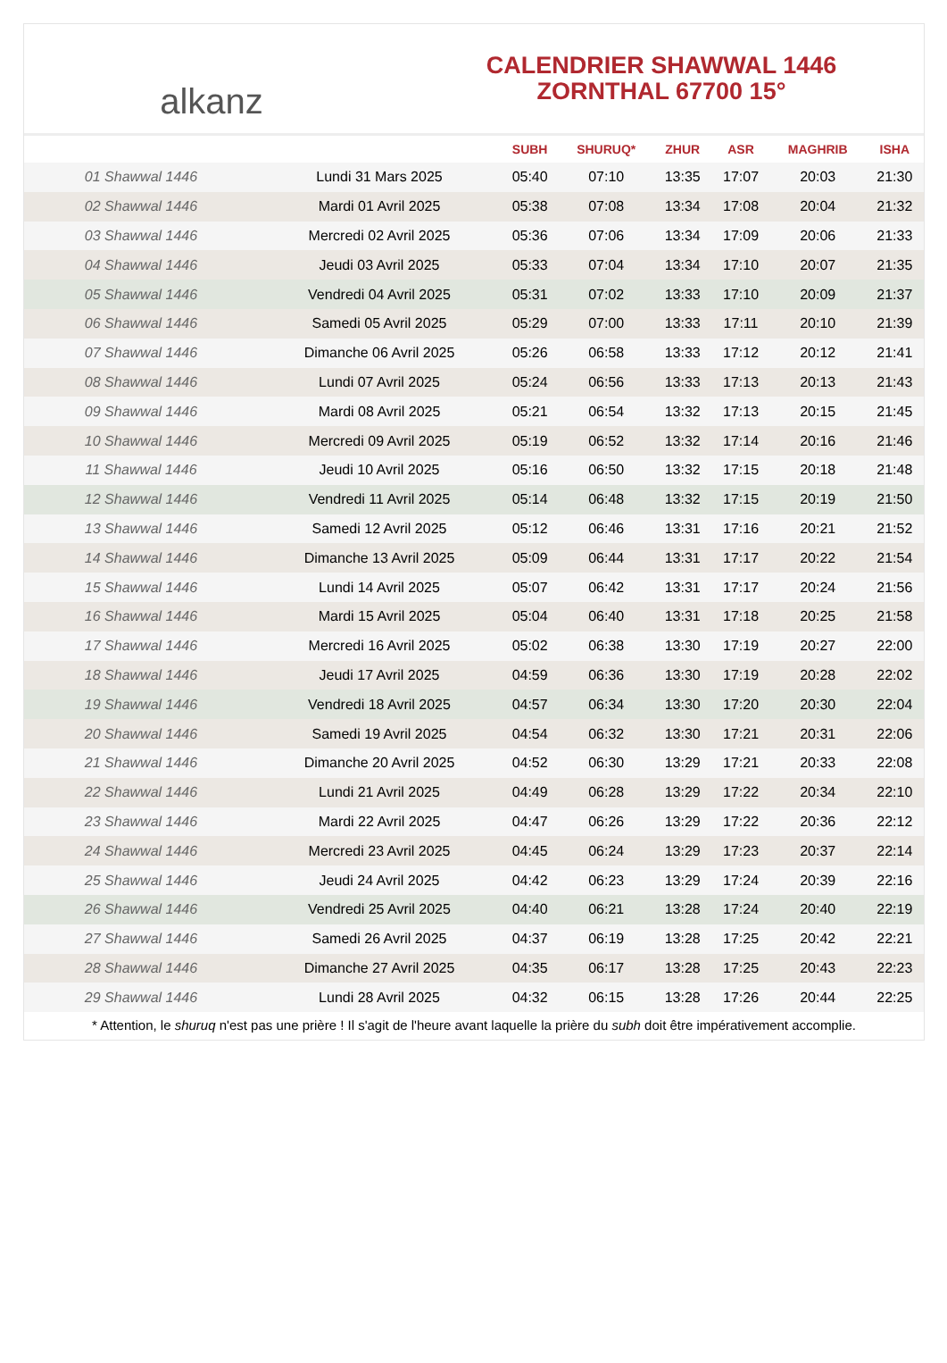alkanz
CALENDRIER SHAWWAL 1446
ZORNTHAL 67700 15°
| | | SUBH | SHURUQ* | ZHUR | ASR | MAGHRIB | ISHA |
| --- | --- | --- | --- | --- | --- | --- | --- |
| 01 Shawwal 1446 | Lundi 31 Mars 2025 | 05:40 | 07:10 | 13:35 | 17:07 | 20:03 | 21:30 |
| 02 Shawwal 1446 | Mardi 01 Avril 2025 | 05:38 | 07:08 | 13:34 | 17:08 | 20:04 | 21:32 |
| 03 Shawwal 1446 | Mercredi 02 Avril 2025 | 05:36 | 07:06 | 13:34 | 17:09 | 20:06 | 21:33 |
| 04 Shawwal 1446 | Jeudi 03 Avril 2025 | 05:33 | 07:04 | 13:34 | 17:10 | 20:07 | 21:35 |
| 05 Shawwal 1446 | Vendredi 04 Avril 2025 | 05:31 | 07:02 | 13:33 | 17:10 | 20:09 | 21:37 |
| 06 Shawwal 1446 | Samedi 05 Avril 2025 | 05:29 | 07:00 | 13:33 | 17:11 | 20:10 | 21:39 |
| 07 Shawwal 1446 | Dimanche 06 Avril 2025 | 05:26 | 06:58 | 13:33 | 17:12 | 20:12 | 21:41 |
| 08 Shawwal 1446 | Lundi 07 Avril 2025 | 05:24 | 06:56 | 13:33 | 17:13 | 20:13 | 21:43 |
| 09 Shawwal 1446 | Mardi 08 Avril 2025 | 05:21 | 06:54 | 13:32 | 17:13 | 20:15 | 21:45 |
| 10 Shawwal 1446 | Mercredi 09 Avril 2025 | 05:19 | 06:52 | 13:32 | 17:14 | 20:16 | 21:46 |
| 11 Shawwal 1446 | Jeudi 10 Avril 2025 | 05:16 | 06:50 | 13:32 | 17:15 | 20:18 | 21:48 |
| 12 Shawwal 1446 | Vendredi 11 Avril 2025 | 05:14 | 06:48 | 13:32 | 17:15 | 20:19 | 21:50 |
| 13 Shawwal 1446 | Samedi 12 Avril 2025 | 05:12 | 06:46 | 13:31 | 17:16 | 20:21 | 21:52 |
| 14 Shawwal 1446 | Dimanche 13 Avril 2025 | 05:09 | 06:44 | 13:31 | 17:17 | 20:22 | 21:54 |
| 15 Shawwal 1446 | Lundi 14 Avril 2025 | 05:07 | 06:42 | 13:31 | 17:17 | 20:24 | 21:56 |
| 16 Shawwal 1446 | Mardi 15 Avril 2025 | 05:04 | 06:40 | 13:31 | 17:18 | 20:25 | 21:58 |
| 17 Shawwal 1446 | Mercredi 16 Avril 2025 | 05:02 | 06:38 | 13:30 | 17:19 | 20:27 | 22:00 |
| 18 Shawwal 1446 | Jeudi 17 Avril 2025 | 04:59 | 06:36 | 13:30 | 17:19 | 20:28 | 22:02 |
| 19 Shawwal 1446 | Vendredi 18 Avril 2025 | 04:57 | 06:34 | 13:30 | 17:20 | 20:30 | 22:04 |
| 20 Shawwal 1446 | Samedi 19 Avril 2025 | 04:54 | 06:32 | 13:30 | 17:21 | 20:31 | 22:06 |
| 21 Shawwal 1446 | Dimanche 20 Avril 2025 | 04:52 | 06:30 | 13:29 | 17:21 | 20:33 | 22:08 |
| 22 Shawwal 1446 | Lundi 21 Avril 2025 | 04:49 | 06:28 | 13:29 | 17:22 | 20:34 | 22:10 |
| 23 Shawwal 1446 | Mardi 22 Avril 2025 | 04:47 | 06:26 | 13:29 | 17:22 | 20:36 | 22:12 |
| 24 Shawwal 1446 | Mercredi 23 Avril 2025 | 04:45 | 06:24 | 13:29 | 17:23 | 20:37 | 22:14 |
| 25 Shawwal 1446 | Jeudi 24 Avril 2025 | 04:42 | 06:23 | 13:29 | 17:24 | 20:39 | 22:16 |
| 26 Shawwal 1446 | Vendredi 25 Avril 2025 | 04:40 | 06:21 | 13:28 | 17:24 | 20:40 | 22:19 |
| 27 Shawwal 1446 | Samedi 26 Avril 2025 | 04:37 | 06:19 | 13:28 | 17:25 | 20:42 | 22:21 |
| 28 Shawwal 1446 | Dimanche 27 Avril 2025 | 04:35 | 06:17 | 13:28 | 17:25 | 20:43 | 22:23 |
| 29 Shawwal 1446 | Lundi 28 Avril 2025 | 04:32 | 06:15 | 13:28 | 17:26 | 20:44 | 22:25 |
* Attention, le shuruq n'est pas une prière ! Il s'agit de l'heure avant laquelle la prière du subh doit être impérativement accomplie.